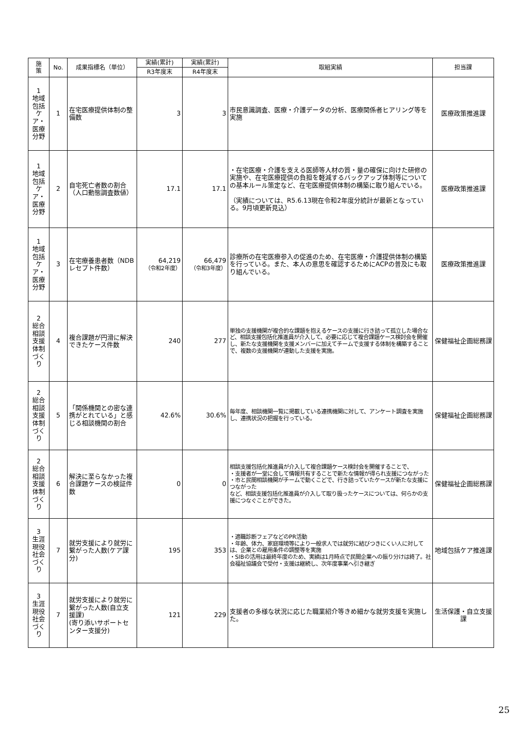| 施 策 | No. | 成果指標名（単位） | 実績(累計) | 実績(累計) | 取組実績 | 担当課 |
| --- | --- | --- | --- | --- | --- | --- |
| | | | R3年度末 | R4年度末 | | |
| 1 地域包括ケア・医療分野 | 1 | 在宅医療提供体制の整備数 | 3 | 3 | 市民意識調査、医療・介護データの分析、医療関係者ヒアリング等を実施 | 医療政策推進課 |
| 1 地域包括ケア・医療分野 | 2 | 自宅死亡者数の割合（人口動態調査数値） | 17.1 | 17.1 | ・在宅医療・介護を支える医師等人材の質・量の確保に向けた研修の実施や、在宅医療提供の負担を軽減するバックアップ体制等についての基本ルール策定など、在宅医療提供体制の構築に取り組んでいる。 （実績については、R5.6.13現在令和2年度分統計が最新となっている。9月頃更新見込） | 医療政策推進課 |
| 1 地域包括ケア・医療分野 | 3 | 在宅療養患者数（NDBレセプト件数） | 64,219 （令和2年度） | 66,479 （令和3年度） | 診療所の在宅医療参入の促進のため、在宅医療・介護提供体制の構築を行っている。また、本人の意思を確認するためにACPの普及にも取り組んでいる。 | 医療政策推進課 |
| 2 総合相談支援体制づくり | 4 | 複合課題が円滑に解決できたケース件数 | 240 | 277 | 単独の支援機関が複合的な課題を抱えるケースの支援に行き詰って孤立した場合など、相談支援包括化推進員が介入して、必要に応じて複合課題ケース検討会を開催し、新たな支援機関を支援メンバーに加えてチームで支援する体制を構築することで、複数の支援機関が連動した支援を実施。 | 保健福祉企画総務課 |
| 2 総合相談支援体制づくり | 5 | 「関係機関との密な連携がとれている」と感じる相談機関の割合 | 42.6% | 30.6% | 毎年度、相談機関一覧に掲載している連携機関に対して、アンケート調査を実施し、連携状況の把握を行っている。 | 保健福祉企画総務課 |
| 2 総合相談支援体制づくり | 6 | 解決に至らなかった複合課題ケースの検証件数 | 0 | 0 | 相談支援包括化推進員が介入して複合課題ケース検討会を開催することで、 ・支援者が一堂に会して情報共有することで新たな情報が得られ支援につながった ・市と民間相談機関がチームで動くこどで、行き詰っていたケースが新たな支援につながった など、相談支援包括化推進員が介入して取り扱ったケースについては、何らかの支援につなぐことができた。 | 保健福祉企画総務課 |
| 3 生涯現役社会づくり | 7 | 就労支援により就労に繋がった人数(ケア課分) | 195 | 353 | ・適職診断フェアなどのPR活動 ・年齢、体力、家庭環境等により一般求人では就労に結びつきにくい人に対しては、企業との雇用条件の調整等を実施 ・SIBの活用は最終年度のため、実績は1月時点で民間企業への振り分けは終了。社会福祉協議会で受付・支援は継続し、次年度事業へ引き継ぎ | 地域包括ケア推進課 |
| 3 生涯現役社会づくり | 7 | 就労支援により就労に繋がった人数(自立支援課) (寄り添いサポートセンター支援分) | 121 | 229 | 支援者の多様な状況に応じた職業紹介等きめ細かな就労支援を実施した。 | 生活保護・自立支援課 |
25